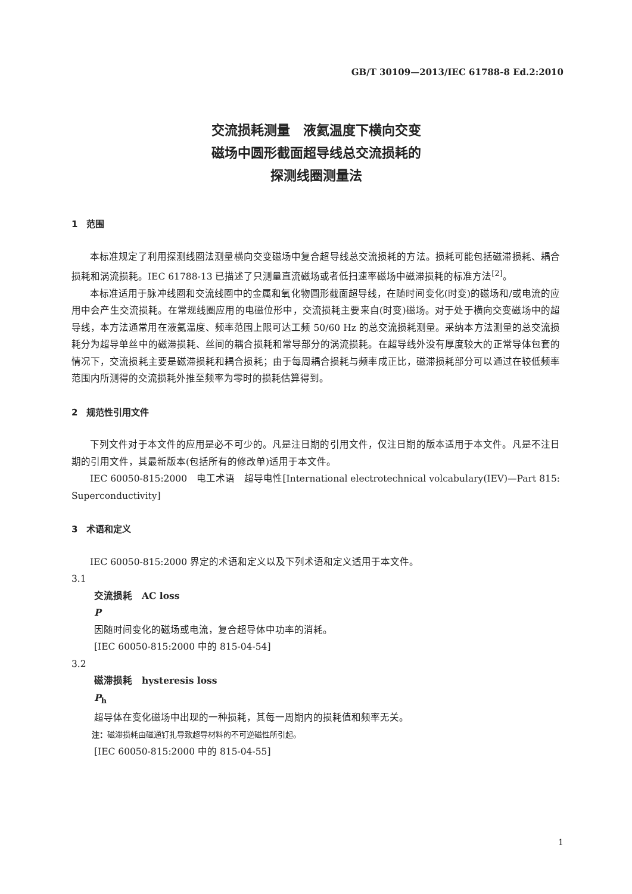GB/T 30109—2013/IEC 61788-8 Ed.2:2010
交流损耗测量　液氦温度下横向交变
磁场中圆形截面超导线总交流损耗的
探测线圈测量法
1　范围
本标准规定了利用探测线圈法测量横向交变磁场中复合超导线总交流损耗的方法。损耗可能包括磁滞损耗、耦合损耗和涡流损耗。IEC 61788-13 已描述了只测量直流磁场或者低扫速率磁场中磁滞损耗的标准方法<sup>[2]</sup>。
本标准适用于脉冲线圈和交流线圈中的金属和氧化物圆形截面超导线，在随时间变化(时变)的磁场和/或电流的应用中会产生交流损耗。在常规线圈应用的电磁位形中，交流损耗主要来自(时变)磁场。对于处于横向交变磁场中的超导线，本方法通常用在液氦温度、频率范围上限可达工频 50/60 Hz 的总交流损耗测量。采纳本方法测量的总交流损耗分为超导单丝中的磁滞损耗、丝间的耦合损耗和常导部分的涡流损耗。在超导线外没有厚度较大的正常导体包套的情况下，交流损耗主要是磁滞损耗和耦合损耗；由于每周耦合损耗与频率成正比，磁滞损耗部分可以通过在较低频率范围内所测得的交流损耗外推至频率为零时的损耗估算得到。
2　规范性引用文件
下列文件对于本文件的应用是必不可少的。凡是注日期的引用文件，仅注日期的版本适用于本文件。凡是不注日期的引用文件，其最新版本(包括所有的修改单)适用于本文件。
IEC 60050-815:2000　电工术语　超导电性[International electrotechnical volcabulary(IEV)—Part 815: Superconductivity]
3　术语和定义
IEC 60050-815:2000 界定的术语和定义以及下列术语和定义适用于本文件。
3.1
交流损耗　AC loss
P
因随时间变化的磁场或电流，复合超导体中功率的消耗。
[IEC 60050-815:2000 中的 815-04-54]
3.2
磁滞损耗　hysteresis loss
P<sub>h</sub>
超导体在变化磁场中出现的一种损耗，其每一周期内的损耗值和频率无关。
注：磁滞损耗由磁通钉扎导致超导材料的不可逆磁性所引起。
[IEC 60050-815:2000 中的 815-04-55]
1